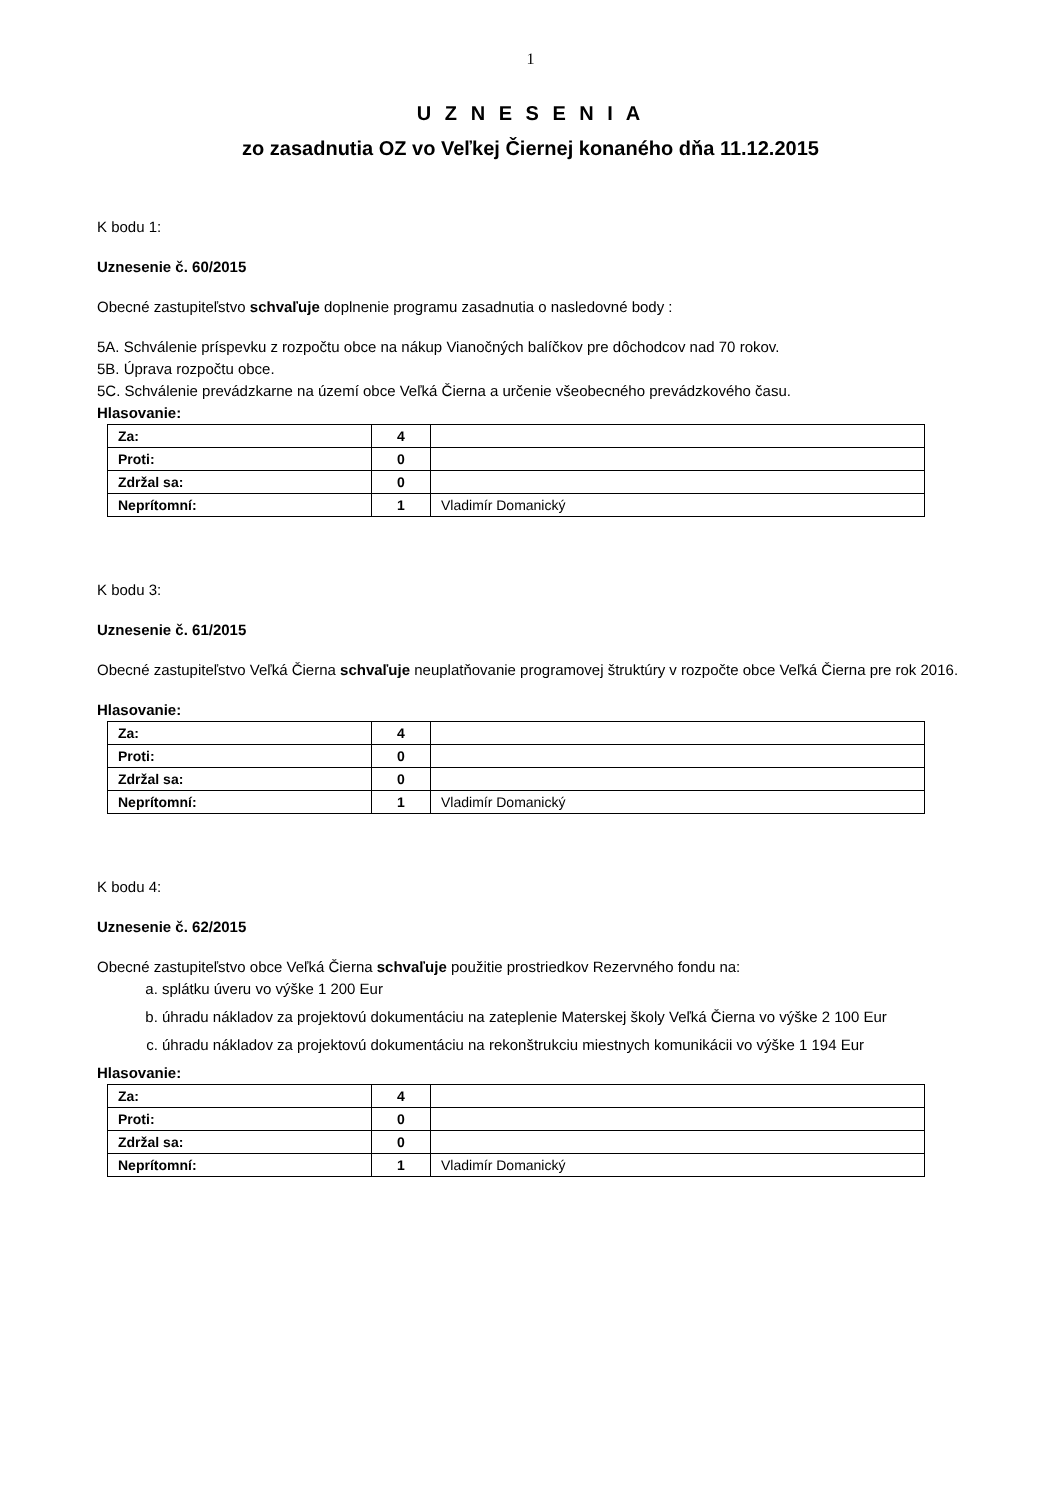1
U Z N E S E N I A
zo zasadnutia OZ vo Veľkej Čiernej konaného dňa 11.12.2015
K bodu 1:
Uznesenie č. 60/2015
Obecné zastupiteľstvo schvaľuje doplnenie programu zasadnutia o nasledovné body :
5A. Schválenie príspevku z rozpočtu obce na nákup Vianočných balíčkov pre dôchodcov nad 70 rokov.
5B. Úprava rozpočtu obce.
5C. Schválenie prevádzkarne na území obce Veľká Čierna a určenie všeobecného prevádzkového času.
Hlasovanie:
| Za: | 4 | |
| Proti: | 0 | |
| Zdržal sa: | 0 | |
| Neprítomní: | 1 | Vladimír Domanický |
K bodu 3:
Uznesenie č. 61/2015
Obecné zastupiteľstvo Veľká Čierna schvaľuje neuplatňovanie programovej štruktúry v rozpočte obce Veľká Čierna pre rok 2016.
Hlasovanie:
| Za: | 4 | |
| Proti: | 0 | |
| Zdržal sa: | 0 | |
| Neprítomní: | 1 | Vladimír Domanický |
K bodu 4:
Uznesenie č. 62/2015
Obecné zastupiteľstvo obce Veľká Čierna schvaľuje použitie prostriedkov Rezervného fondu na:
a. splátku úveru vo výške 1 200 Eur
b. úhradu nákladov za projektovú dokumentáciu na zateplenie Materskej školy Veľká Čierna vo výške 2 100 Eur
c. úhradu nákladov za projektovú dokumentáciu na rekonštrukciu miestnych komunikácii vo výške 1 194 Eur
Hlasovanie:
| Za: | 4 | |
| Proti: | 0 | |
| Zdržal sa: | 0 | |
| Neprítomní: | 1 | Vladimír Domanický |